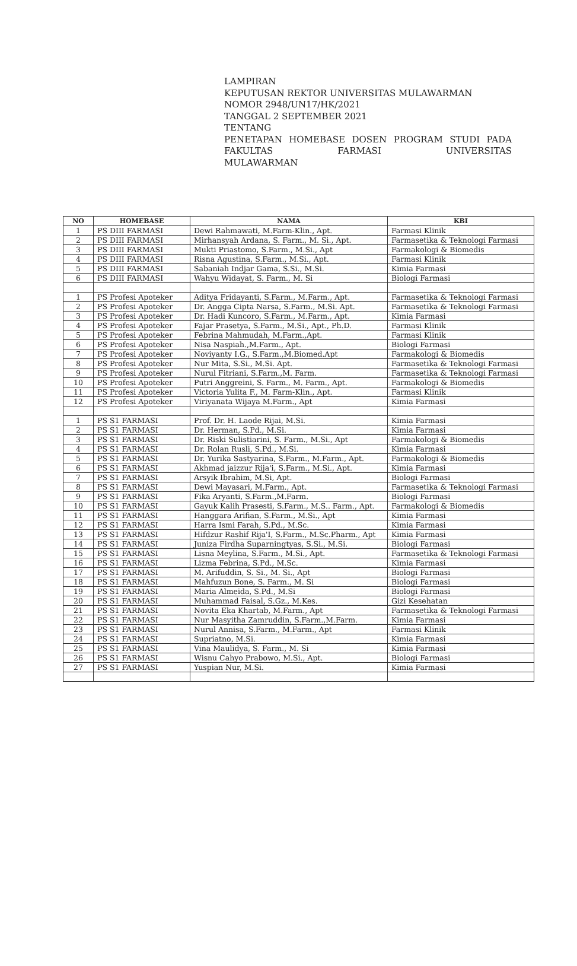LAMPIRAN
KEPUTUSAN REKTOR UNIVERSITAS MULAWARMAN
NOMOR 2948/UN17/HK/2021
TANGGAL 2 SEPTEMBER 2021
TENTANG
PENETAPAN HOMEBASE DOSEN PROGRAM STUDI PADA FAKULTAS FARMASI UNIVERSITAS
MULAWARMAN
| NO | HOMEBASE | NAMA | KBI |
| --- | --- | --- | --- |
| 1 | PS DIII FARMASI | Dewi Rahmawati, M.Farm-Klin., Apt. | Farmasi Klinik |
| 2 | PS DIII FARMASI | Mirhansyah Ardana, S. Farm., M. Si., Apt. | Farmasetika & Teknologi Farmasi |
| 3 | PS DIII FARMASI | Mukti Priastomo, S.Farm., M.Si., Apt | Farmakologi & Biomedis |
| 4 | PS DIII FARMASI | Risna Agustina, S.Farm., M.Si., Apt. | Farmasi Klinik |
| 5 | PS DIII FARMASI | Sabaniah Indjar Gama, S.Si., M.Si. | Kimia Farmasi |
| 6 | PS DIII FARMASI | Wahyu Widayat, S. Farm., M. Si | Biologi Farmasi |
| 1 | PS Profesi Apoteker | Aditya Fridayanti, S.Farm., M.Farm., Apt. | Farmasetika & Teknologi Farmasi |
| 2 | PS Profesi Apoteker | Dr. Angga Cipta Narsa, S.Farm., M.Si. Apt. | Farmasetika & Teknologi Farmasi |
| 3 | PS Profesi Apoteker | Dr. Hadi Kuncoro, S.Farm., M.Farm., Apt. | Kimia Farmasi |
| 4 | PS Profesi Apoteker | Fajar Prasetya, S.Farm., M.Si., Apt., Ph.D. | Farmasi Klinik |
| 5 | PS Profesi Apoteker | Febrina Mahmudah, M.Farm.,Apt. | Farmasi Klinik |
| 6 | PS Profesi Apoteker | Nisa Naspiah.,M.Farm., Apt. | Biologi Farmasi |
| 7 | PS Profesi Apoteker | Noviyanty I.G., S.Farm.,M.Biomed.Apt | Farmakologi & Biomedis |
| 8 | PS Profesi Apoteker | Nur Mita, S.Si., M.Si. Apt. | Farmasetika & Teknologi Farmasi |
| 9 | PS Profesi Apoteker | Nurul Fitriani, S.Farm.,M. Farm. | Farmasetika & Teknologi Farmasi |
| 10 | PS Profesi Apoteker | Putri Anggreini, S. Farm., M. Farm., Apt. | Farmakologi & Biomedis |
| 11 | PS Profesi Apoteker | Victoria Yulita F., M. Farm-Klin., Apt. | Farmasi Klinik |
| 12 | PS Profesi Apoteker | Viriyanata Wijaya M.Farm., Apt | Kimia Farmasi |
| 1 | PS S1 FARMASI | Prof. Dr. H. Laode Rijai, M.Si. | Kimia Farmasi |
| 2 | PS S1 FARMASI | Dr. Herman, S.Pd., M.Si. | Kimia Farmasi |
| 3 | PS S1 FARMASI | Dr. Riski Sulistiarini, S. Farm., M.Si., Apt | Farmakologi & Biomedis |
| 4 | PS S1 FARMASI | Dr. Rolan Rusli, S.Pd., M.Si. | Kimia Farmasi |
| 5 | PS S1 FARMASI | Dr. Yurika Sastyarina, S.Farm., M.Farm., Apt. | Farmakologi & Biomedis |
| 6 | PS S1 FARMASI | Akhmad jaizzur Rija'i, S.Farm., M.Si., Apt. | Kimia Farmasi |
| 7 | PS S1 FARMASI | Arsyik Ibrahim, M.Si, Apt. | Biologi Farmasi |
| 8 | PS S1 FARMASI | Dewi Mayasari, M.Farm., Apt. | Farmasetika & Teknologi Farmasi |
| 9 | PS S1 FARMASI | Fika Aryanti, S.Farm.,M.Farm. | Biologi Farmasi |
| 10 | PS S1 FARMASI | Gayuk Kalih Prasesti, S.Farm., M.S.. Farm., Apt. | Farmakologi & Biomedis |
| 11 | PS S1 FARMASI | Hanggara Arifian, S.Farm., M.Si., Apt | Kimia Farmasi |
| 12 | PS S1 FARMASI | Harra Ismi Farah, S.Pd., M.Sc. | Kimia Farmasi |
| 13 | PS S1 FARMASI | Hifdzur Rashif Rija'I, S.Farm., M.Sc.Pharm., Apt | Kimia Farmasi |
| 14 | PS S1 FARMASI | Juniza Firdha Suparningtyas, S.Si., M.Si. | Biologi Farmasi |
| 15 | PS S1 FARMASI | Lisna Meylina, S.Farm., M.Si., Apt. | Farmasetika & Teknologi Farmasi |
| 16 | PS S1 FARMASI | Lizma Febrina, S.Pd., M.Sc. | Kimia Farmasi |
| 17 | PS S1 FARMASI | M. Arifuddin, S. Si., M. Si., Apt | Biologi Farmasi |
| 18 | PS S1 FARMASI | Mahfuzun Bone, S. Farm., M. Si | Biologi Farmasi |
| 19 | PS S1 FARMASI | Maria Almeida, S.Pd., M.Si | Biologi Farmasi |
| 20 | PS S1 FARMASI | Muhammad Faisal, S.Gz., M.Kes. | Gizi Kesehatan |
| 21 | PS S1 FARMASI | Novita Eka Khartab, M.Farm., Apt | Farmasetika & Teknologi Farmasi |
| 22 | PS S1 FARMASI | Nur Masyitha Zamruddin, S.Farm.,M.Farm. | Kimia Farmasi |
| 23 | PS S1 FARMASI | Nurul Annisa, S.Farm., M.Farm., Apt | Farmasi Klinik |
| 24 | PS S1 FARMASI | Supriatno, M.Si. | Kimia Farmasi |
| 25 | PS S1 FARMASI | Vina Maulidya, S. Farm., M. Si | Kimia Farmasi |
| 26 | PS S1 FARMASI | Wisnu Cahyo Prabowo, M.Si., Apt. | Biologi Farmasi |
| 27 | PS S1 FARMASI | Yuspian Nur, M.Si. | Kimia Farmasi |